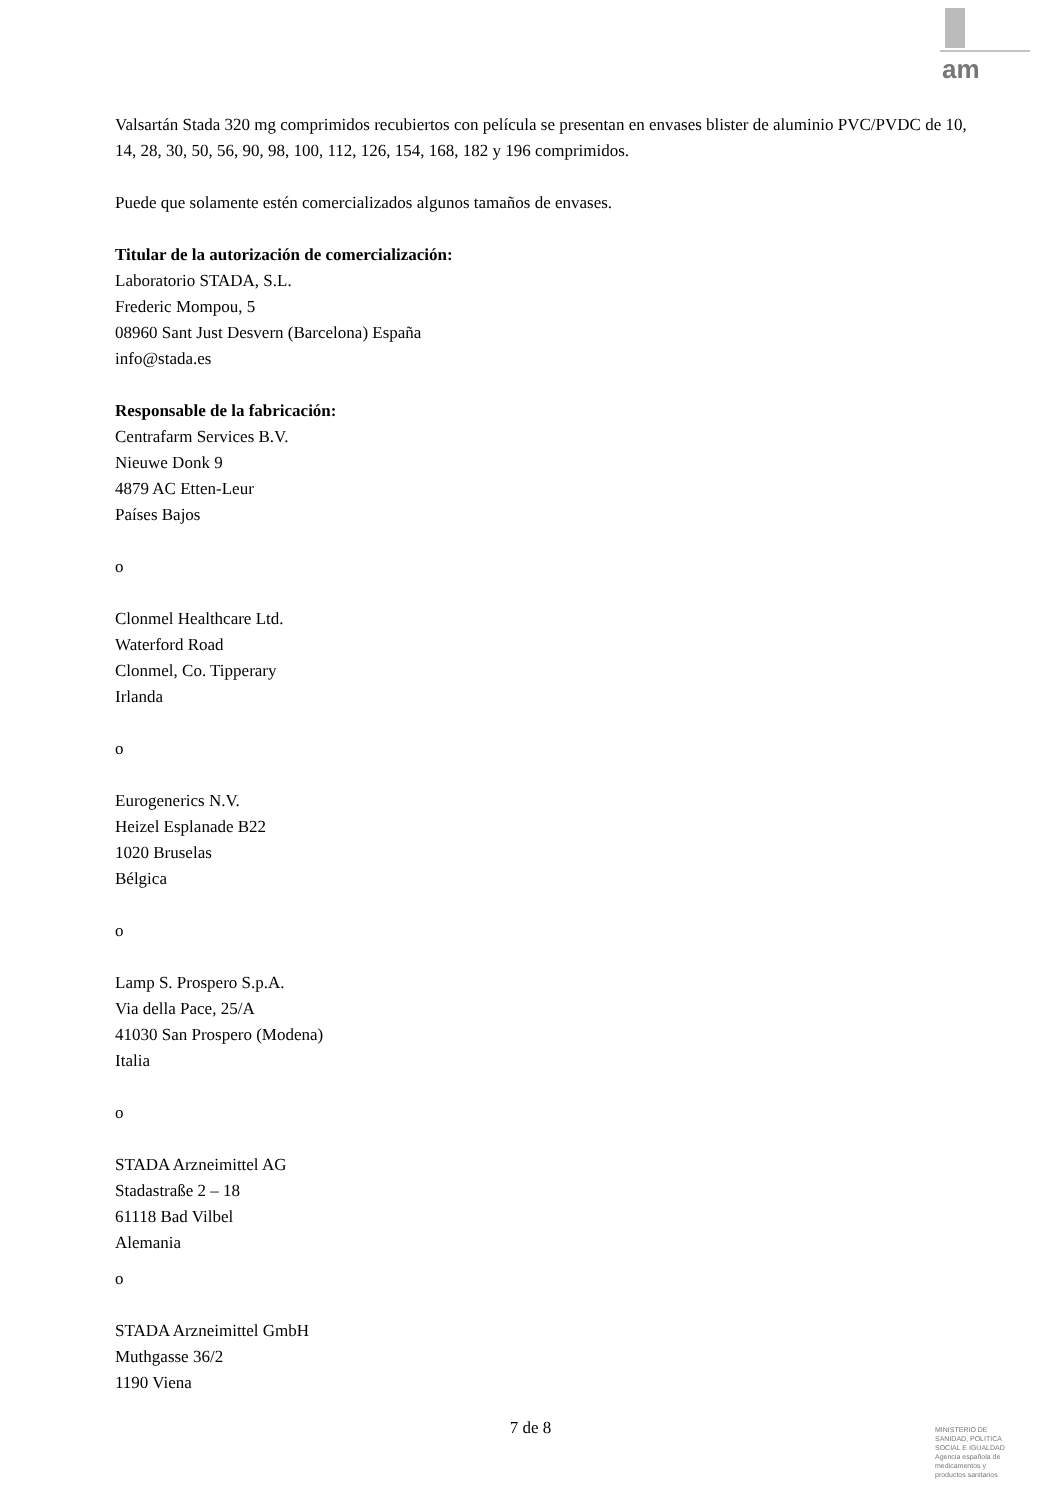am
Valsartán Stada 320 mg comprimidos recubiertos con película se presentan en envases blister de aluminio PVC/PVDC de 10, 14, 28, 30, 50, 56, 90, 98, 100, 112, 126, 154, 168, 182 y 196 comprimidos.
Puede que solamente estén comercializados algunos tamaños de envases.
Titular de la autorización de comercialización:
Laboratorio STADA, S.L.
Frederic Mompou, 5
08960 Sant Just Desvern (Barcelona) España
info@stada.es
Responsable de la fabricación:
Centrafarm Services B.V.
Nieuwe Donk 9
4879 AC Etten-Leur
Países Bajos
o
Clonmel Healthcare Ltd.
Waterford Road
Clonmel, Co. Tipperary
Irlanda
o
Eurogenerics N.V.
Heizel Esplanade B22
1020 Bruselas
Bélgica
o
Lamp S. Prospero S.p.A.
Via della Pace, 25/A
41030 San Prospero (Modena)
Italia
o
STADA Arzneimittel AG
Stadastraße 2 – 18
61118 Bad Vilbel
Alemania
o
STADA Arzneimittel GmbH
Muthgasse 36/2
1190 Viena
7 de 8
MINISTERIO DE
SANIDAD, POLITICA
SOCIAL E IGUALDAD
Agencia española de
medicamentos y
productos sanitarios